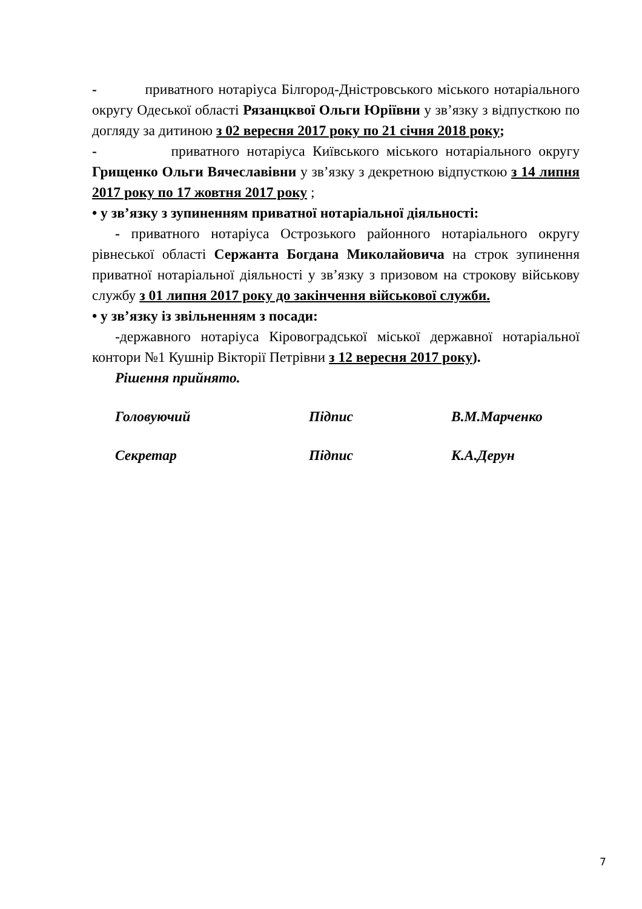- приватного нотаріуса Білгород-Дністровського міського нотаріального округу Одеської області Рязанцквої Ольги Юріївни у зв’язку з відпусткою по догляду за дитиною з 02 вересня 2017 року по 21 січня 2018 року;
- приватного нотаріуса Київського міського нотаріального округу Грищенко Ольги Вячеславівни у зв’язку з декретною відпусткою з 14 липня 2017 року по 17 жовтня 2017 року ;
• у зв’язку з зупиненням приватної нотаріальної діяльності:
- приватного нотаріуса Острозького районного нотаріального округу рівнеської області Сержанта Богдана Миколайовича на строк зупинення приватної нотаріальної діяльності у зв’язку з призовом на строкову військову службу з 01 липня 2017 року до закінчення військової служби.
• у зв’язку із звільненням з посади:
-державного нотаріуса Кіровоградської міської державної нотаріальної контори №1 Кушнір Вікторії Петрівни з 12 вересня 2017 року).
Рішення прийнято.
Головуючий Підпис В.М.Марченко
Секретар Підпис К.А.Дерун
7